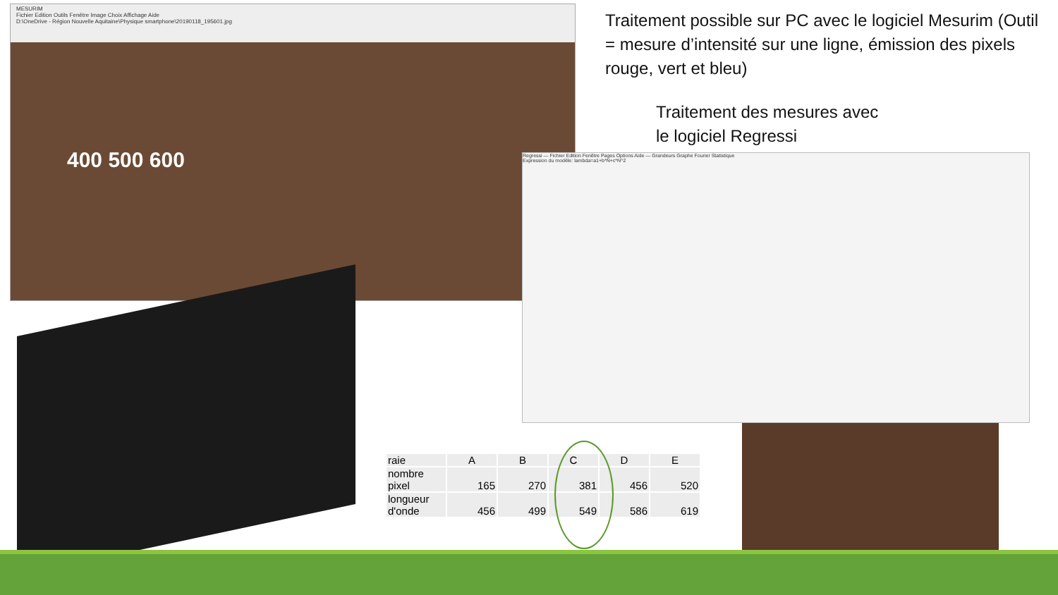MESURIM
Fichier Edition Outils Fenêtre Image Choix Affichage Aide
D:\OneDrive - Région Nouvelle Aquitaine\Physique smartphone\20190118_195601.jpg
400 500 600
Regressi — Fichier Edition Fenêtre Pages Options Aide — Grandeurs Graphe Fourier Statistique
Expression du modèle: lambda=a1+b*N+c*N^2
Traitement possible sur PC avec le logiciel Mesurim (Outil = mesure d’intensité sur une ligne, émission des pixels rouge, vert et bleu)
Traitement des mesures avec
le logiciel Regressi
| raie | A | B | C | D | E |
| nombre pixel | 165 | 270 | 381 | 456 | 520 |
| longueur d'onde | 456 | 499 | 549 | 586 | 619 |